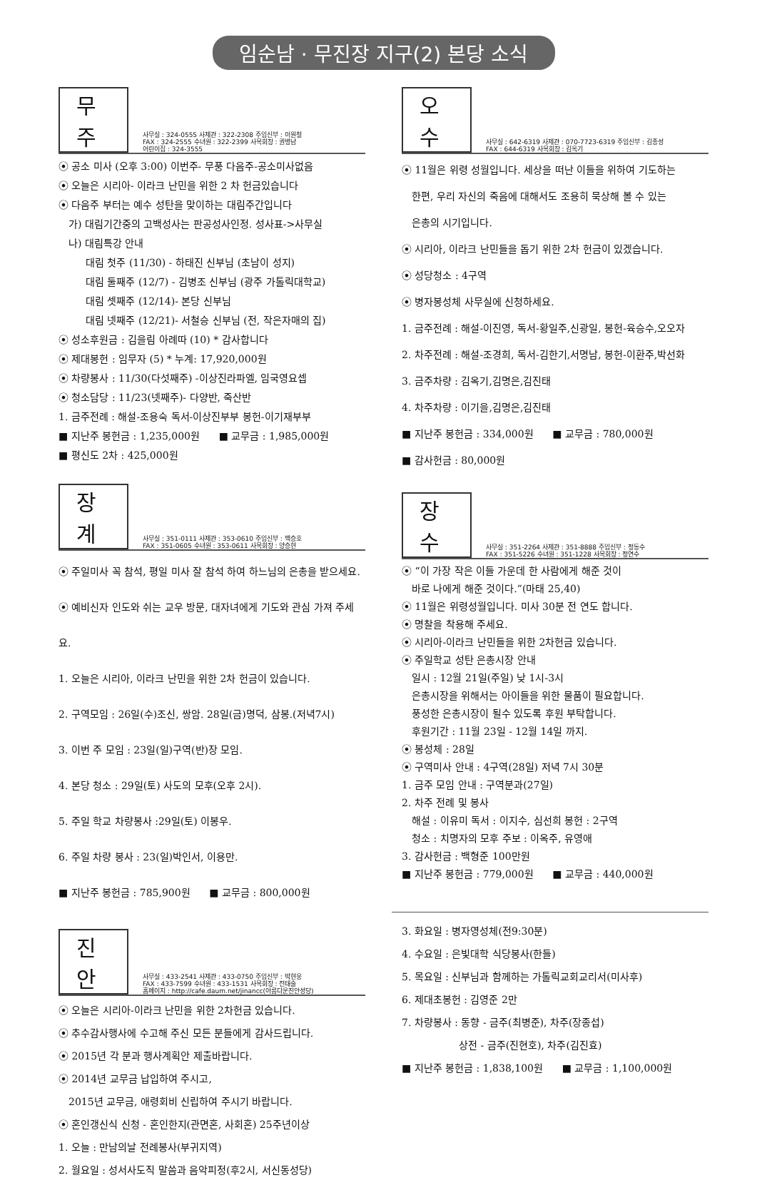임순남 · 무진장 지구(2) 본당 소식
무주
사무실 : 324-0555 사제관 : 322-2308 주임신부 : 이원철
FAX : 324-2555 수녀원 : 322-2399 사목회장 : 권병남
어린이집 : 324-3555
⦿ 공소 미사 (오후 3:00) 이번주- 무풍 다음주-공소미사없음
⦿ 오늘은 시리아- 이라크 난민을 위한 2 차 헌금있습니다
⦿ 다음주 부터는 예수 성탄을 맞이하는 대림주간입니다
가) 대림기간중의 고백성사는 판공성사인정. 성사표->사무실
나) 대림특강 안내
대림 첫주 (11/30) - 하태진 신부님 (초남이 성지)
대림 둘째주 (12/7) - 김병조 신부님 (광주 가톨릭대학교)
대림 셋째주 (12/14)- 본당 신부님
대림 넷째주 (12/21)- 서철승 신부님 (전, 작은자매의 집)
⦿ 성소후원금 : 김을림 아례따 (10) * 감사합니다
⦿ 제대봉헌 : 임무자 (5) * 누계: 17,920,000원
⦿ 차량봉사 : 11/30(다섯째주) -이상진라파엘, 임국영요셉
⦿ 청소담당 : 11/23(넷째주)- 다양반, 죽산반
1. 금주전례 : 해설-조용숙 독서-이상진부부 봉헌-이기재부부
■ 지난주 봉헌금 : 1,235,000원 ■ 교무금 : 1,985,000원
■ 평신도 2차 : 425,000원
장계
사무실 : 351-0111 사제관 : 353-0610 주임신부 : 백승호
FAX : 351-0605 수녀원 : 353-0611 사목회장 : 양승현
⦿ 주일미사 꼭 참석, 평일 미사 잘 참석 하여 하느님의 은총을 받으세요.
⦿ 예비신자 인도와 쉬는 교우 방문, 대자녀에게 기도와 관심 가져 주세요.
1. 오늘은 시리아, 이라크 난민을 위한 2차 헌금이 있습니다.
2. 구역모임 : 26일(수)조신, 쌍암. 28일(금)명덕, 삼봉.(저녁7시)
3. 이번 주 모임 : 23일(일)구역(반)장 모임.
4. 본당 청소 : 29일(토) 사도의 모후(오후 2시).
5. 주일 학교 차량봉사 :29일(토) 이봉우.
6. 주일 차량 봉사 : 23(일)박인서, 이용만.
■ 지난주 봉헌금 : 785,900원 ■ 교무금 : 800,000원
진안
사무실 : 433-2541 사제관 : 433-0750 주임신부 : 박현웅
FAX : 433-7599 수녀원 : 433-1531 사목회장 : 전태술
홈페이지 : http://cafe.daum.net/jinancc(아름다운진안성당)
⦿ 오늘은 시리아-이라크 난민을 위한 2차헌금 있습니다.
⦿ 추수감사행사에 수고해 주신 모든 분들에게 감사드립니다.
⦿ 2015년 각 분과 행사계획안 제출바랍니다.
⦿ 2014년 교무금 납입하여 주시고,
2015년 교무금, 애령회비 신립하여 주시기 바랍니다.
⦿ 혼인갱신식 신청 - 혼인한지(관면혼, 사회혼) 25주년이상
1. 오늘 : 만남의날 전례봉사(부귀지역)
2. 월요일 : 성서사도직 말씀과 음악피정(후2시, 서신동성당)
오수
사무실 : 642-6319 사제관 : 070-7723-6319 주임신부 : 김종성
FAX : 644-6319 사목회장 : 김옥기
⦿ 11월은 위령 성월입니다. 세상을 떠난 이들을 위하여 기도하는
한편, 우리 자신의 죽음에 대해서도 조용히 묵상해 볼 수 있는
은총의 시기입니다.
⦿ 시리아, 이라크 난민들을 돕기 위한 2차 헌금이 있겠습니다.
⦿ 성당청소 : 4구역
⦿ 병자봉성체 사무실에 신청하세요.
1. 금주전례 : 해설-이진영, 독서-황일주,신광일, 봉헌-육승수,오오자
2. 차주전례 : 해설-조경희, 독서-김한기,서명남, 봉헌-이환주,박선화
3. 금주차량 : 김옥기,김명은,김진태
4. 차주차량 : 이기을,김명은,김진태
■ 지난주 봉헌금 : 334,000원 ■ 교무금 : 780,000원
■ 감사헌금 : 80,000원
장수
사무실 : 351-2264 사제관 : 351-8888 주임신부 : 정동수
FAX : 351-5226 수녀원 : 351-1228 사목회장 : 정연수
⦿ “이 가장 작은 이들 가운데 한 사람에게 해준 것이
바로 나에게 해준 것이다.”(마태 25,40)
⦿ 11월은 위령성월입니다. 미사 30분 전 연도 합니다.
⦿ 명찰을 착용해 주세요.
⦿ 시리아-이라크 난민들을 위한 2차헌금 있습니다.
⦿ 주일학교 성탄 은총시장 안내
일시 : 12월 21일(주일) 낮 1시-3시
은총시장을 위해서는 아이들을 위한 물품이 필요합니다.
풍성한 은총시장이 될수 있도록 후원 부탁합니다.
후원기간 : 11월 23일 - 12월 14일 까지.
⦿ 봉성체 : 28일
⦿ 구역미사 안내 : 4구역(28일) 저녁 7시 30분
1. 금주 모임 안내 : 구역분과(27일)
2. 차주 전례 및 봉사
해설 : 이유미 독서 : 이지수, 심선희 봉헌 : 2구역
청소 : 치명자의 모후 주보 : 이옥주, 유영애
3. 감사헌금 : 백형준 100만원
■ 지난주 봉헌금 : 779,000원 ■ 교무금 : 440,000원
3. 화요일 : 병자영성체(전9:30분)
4. 수요일 : 은빛대학 식당봉사(한들)
5. 목요일 : 신부님과 함께하는 가톨릭교회교리서(미사후)
6. 제대초봉헌 : 김영준 2만
7. 차량봉사 : 동향 - 금주(최병준), 차주(장종섭)
상전 - 금주(진현호), 차주(김진효)
■ 지난주 봉헌금 : 1,838,100원 ■ 교무금 : 1,100,000원